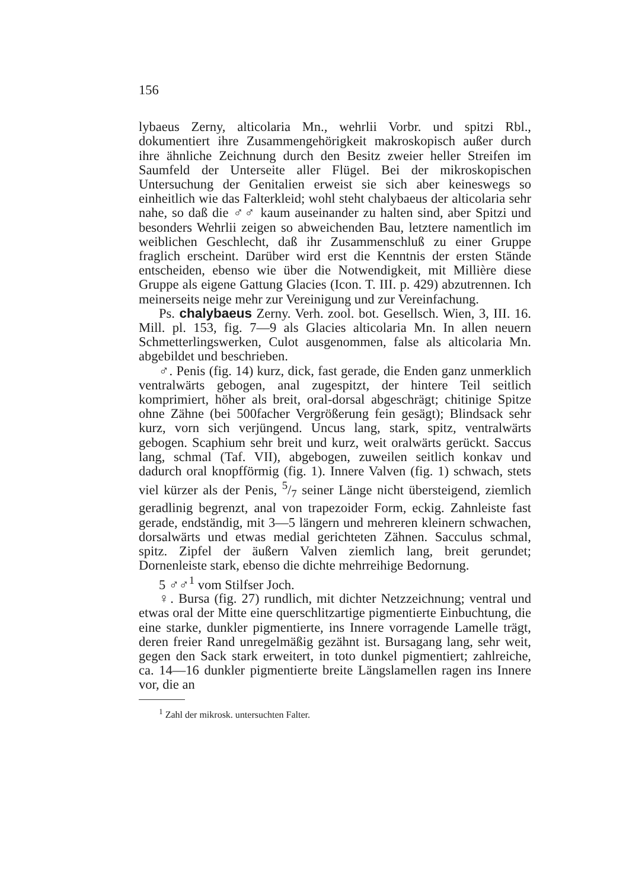156
lybaeus Zerny, alticolaria Mn., wehrlii Vorbr. und spitzi Rbl., dokumentiert ihre Zusammengehörigkeit makroskopisch außer durch ihre ähnliche Zeichnung durch den Besitz zweier heller Streifen im Saumfeld der Unterseite aller Flügel. Bei der mikroskopischen Untersuchung der Genitalien erweist sie sich aber keineswegs so einheitlich wie das Falterkleid; wohl steht chalybaeus der alticolaria sehr nahe, so daß die ♂♂ kaum auseinander zu halten sind, aber Spitzi und besonders Wehrlii zeigen so abweichenden Bau, letztere namentlich im weiblichen Geschlecht, daß ihr Zusammenschluß zu einer Gruppe fraglich erscheint. Darüber wird erst die Kenntnis der ersten Stände entscheiden, ebenso wie über die Notwendigkeit, mit Millière diese Gruppe als eigene Gattung Glacies (Icon. T. III. p. 429) abzutrennen. Ich meinerseits neige mehr zur Vereinigung und zur Vereinfachung.
Ps. chalybaeus Zerny. Verh. zool. bot. Gesellsch. Wien, 3, III. 16. Mill. pl. 153, fig. 7—9 als Glacies alticolaria Mn. In allen neuern Schmetterlingswerken, Culot ausgenommen, false als alticolaria Mn. abgebildet und beschrieben.
♂. Penis (fig. 14) kurz, dick, fast gerade, die Enden ganz unmerklich ventralwärts gebogen, anal zugespitzt, der hintere Teil seitlich komprimiert, höher als breit, oral-dorsal abgeschrägt; chitinige Spitze ohne Zähne (bei 500facher Vergrößerung fein gesägt); Blindsack sehr kurz, vorn sich verjüngend. Uncus lang, stark, spitz, ventralwärts gebogen. Scaphium sehr breit und kurz, weit oralwärts gerückt. Saccus lang, schmal (Taf. VII), abgebogen, zuweilen seitlich konkav und dadurch oral knopfförmig (fig. 1). Innere Valven (fig. 1) schwach, stets viel kürzer als der Penis, 5/7 seiner Länge nicht übersteigend, ziemlich geradlinig begrenzt, anal von trapezoider Form, eckig. Zahnleiste fast gerade, endständig, mit 3—5 längern und mehreren kleinern schwachen, dorsalwärts und etwas medial gerichteten Zähnen. Sacculus schmal, spitz. Zipfel der äußern Valven ziemlich lang, breit gerundet; Dornenleiste stark, ebenso die dichte mehrreihige Bedornung.
5 ♂♂<sup>1</sup> vom Stilfser Joch.
♀. Bursa (fig. 27) rundlich, mit dichter Netzzeichnung; ventral und etwas oral der Mitte eine querschlitzartige pigmentierte Einbuchtung, die eine starke, dunkler pigmentierte, ins Innere vorragende Lamelle trägt, deren freier Rand unregelmäßig gezähnt ist. Bursagang lang, sehr weit, gegen den Sack stark erweitert, in toto dunkel pigmentiert; zahlreiche, ca. 14—16 dunkler pigmentierte breite Längslamellen ragen ins Innere vor, die an
<sup>1</sup> Zahl der mikrosk. untersuchten Falter.